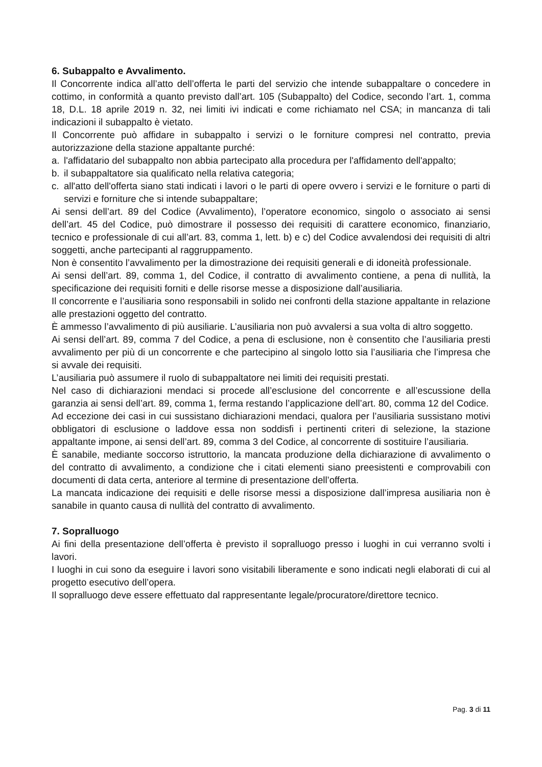6. Subappalto e Avvalimento.
Il Concorrente indica all’atto dell’offerta le parti del servizio che intende subappaltare o concedere in cottimo, in conformità a quanto previsto dall’art. 105 (Subappalto) del Codice, secondo l’art. 1, comma 18, D.L. 18 aprile 2019 n. 32, nei limiti ivi indicati e come richiamato nel CSA; in mancanza di tali indicazioni il subappalto è vietato.
Il Concorrente può affidare in subappalto i servizi o le forniture compresi nel contratto, previa autorizzazione della stazione appaltante purché:
a. l'affidatario del subappalto non abbia partecipato alla procedura per l'affidamento dell'appalto;
b. il subappaltatore sia qualificato nella relativa categoria;
c. all'atto dell'offerta siano stati indicati i lavori o le parti di opere ovvero i servizi e le forniture o parti di servizi e forniture che si intende subappaltare;
Ai sensi dell’art. 89 del Codice (Avvalimento), l’operatore economico, singolo o associato ai sensi dell’art. 45 del Codice, può dimostrare il possesso dei requisiti di carattere economico, finanziario, tecnico e professionale di cui all’art. 83, comma 1, lett. b) e c) del Codice avvalendosi dei requisiti di altri soggetti, anche partecipanti al raggruppamento.
Non è consentito l’avvalimento per la dimostrazione dei requisiti generali e di idoneità professionale.
Ai sensi dell’art. 89, comma 1, del Codice, il contratto di avvalimento contiene, a pena di nullità, la specificazione dei requisiti forniti e delle risorse messe a disposizione dall’ausiliaria.
Il concorrente e l’ausiliaria sono responsabili in solido nei confronti della stazione appaltante in relazione alle prestazioni oggetto del contratto.
È ammesso l’avvalimento di più ausiliarie. L’ausiliaria non può avvalersi a sua volta di altro soggetto.
Ai sensi dell’art. 89, comma 7 del Codice, a pena di esclusione, non è consentito che l’ausiliaria presti avvalimento per più di un concorrente e che partecipino al singolo lotto sia l’ausiliaria che l’impresa che si avvale dei requisiti.
L’ausiliaria può assumere il ruolo di subappaltatore nei limiti dei requisiti prestati.
Nel caso di dichiarazioni mendaci si procede all’esclusione del concorrente e all’escussione della garanzia ai sensi dell’art. 89, comma 1, ferma restando l’applicazione dell’art. 80, comma 12 del Codice.
Ad eccezione dei casi in cui sussistano dichiarazioni mendaci, qualora per l’ausiliaria sussistano motivi obbligatori di esclusione o laddove essa non soddisfi i pertinenti criteri di selezione, la stazione appaltante impone, ai sensi dell’art. 89, comma 3 del Codice, al concorrente di sostituire l’ausiliaria.
È sanabile, mediante soccorso istruttorio, la mancata produzione della dichiarazione di avvalimento o del contratto di avvalimento, a condizione che i citati elementi siano preesistenti e comprovabili con documenti di data certa, anteriore al termine di presentazione dell’offerta.
La mancata indicazione dei requisiti e delle risorse messi a disposizione dall’impresa ausiliaria non è sanabile in quanto causa di nullità del contratto di avvalimento.
7. Sopralluogo
Ai fini della presentazione dell’offerta è previsto il sopralluogo presso i luoghi in cui verranno svolti i lavori.
I luoghi in cui sono da eseguire i lavori sono visitabili liberamente e sono indicati negli elaborati di cui al progetto esecutivo dell’opera.
Il sopralluogo deve essere effettuato dal rappresentante legale/procuratore/direttore tecnico.
Pag. 3 di 11